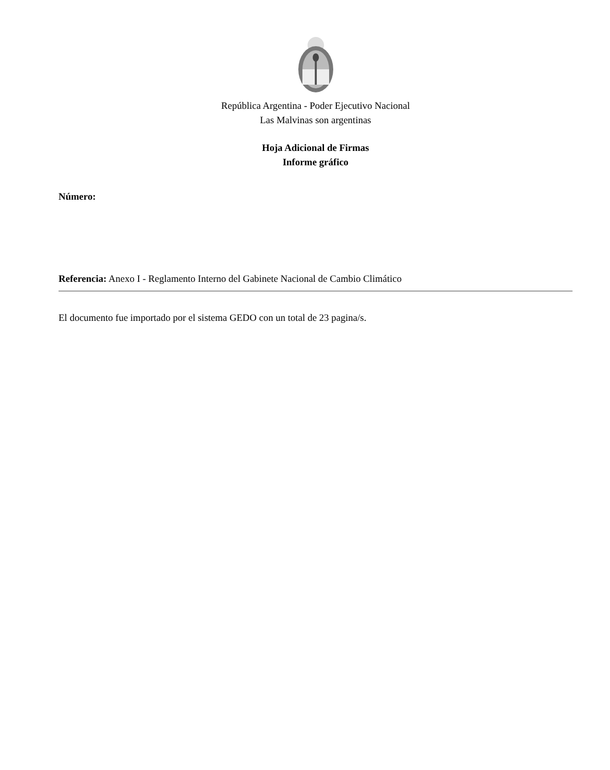República Argentina - Poder Ejecutivo Nacional
Las Malvinas son argentinas
Hoja Adicional de Firmas
Informe gráfico
Número:
Referencia: Anexo I - Reglamento Interno del Gabinete Nacional de Cambio Climático
El documento fue importado por el sistema GEDO con un total de 23 pagina/s.